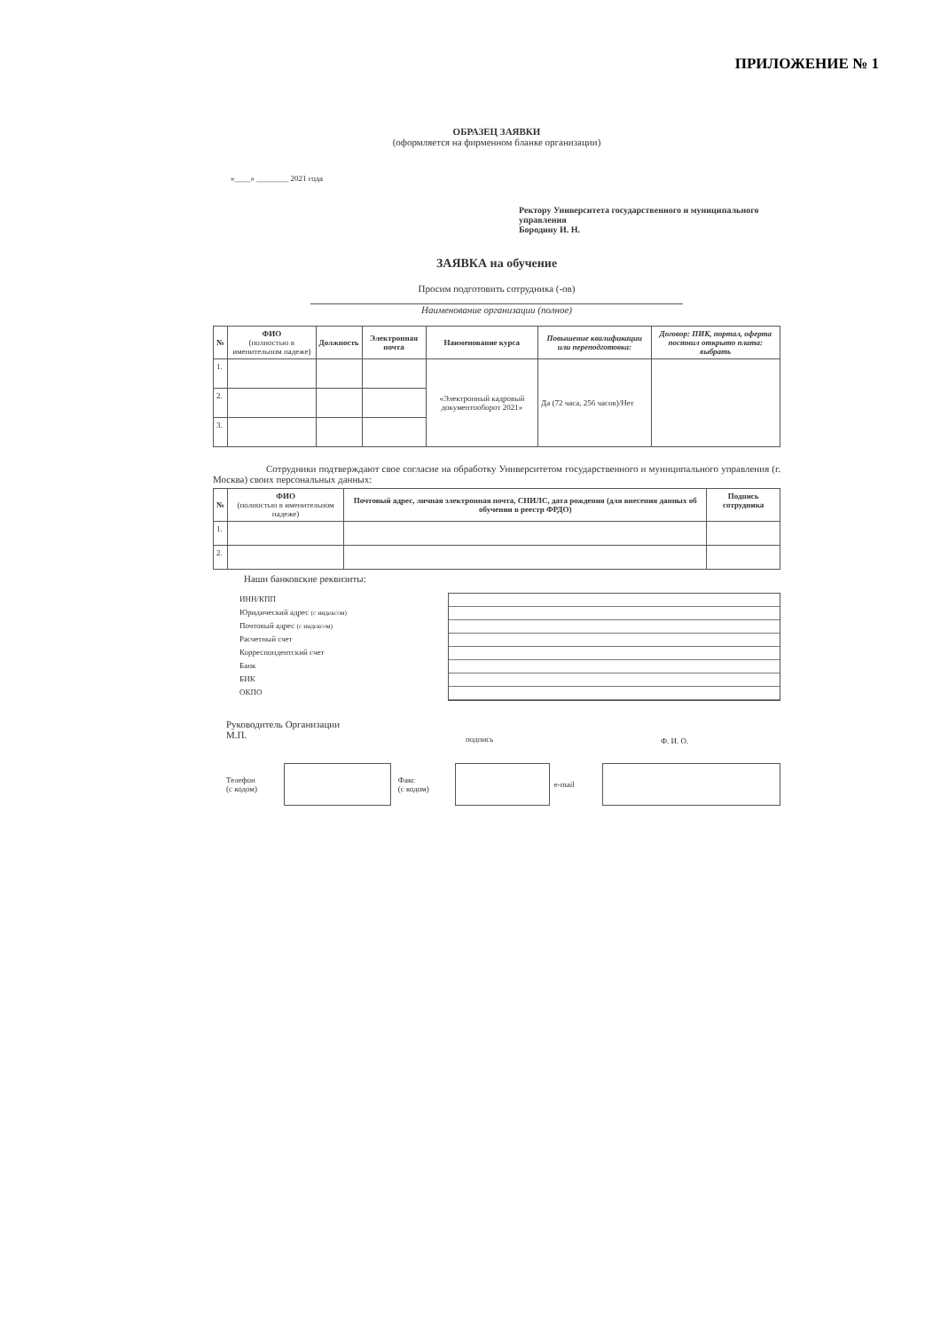ПРИЛОЖЕНИЕ № 1
ОБРАЗЕЦ ЗАЯВКИ
(оформляется на фирменном бланке организации)
«____» ________ 2021 года
Ректору Университета государственного и муниципального управления
Бородину И. Н.
ЗАЯВКА на обучение
Просим подготовить сотрудника (-ов)
Наименование организации (полное)
| № | ФИО (полностью в именительном падеже) | Должность | Электронная почта | Наименование курса | Повышение квалификации или переподготовка: | Договор: ПИК, портал, оферта постнил открыто плата: выбрать |
| --- | --- | --- | --- | --- | --- | --- |
| 1. | | | | «Электронный кадровый документооборот 2021» | Да (72 часа, 256 часов)/Нет | |
| 2. | | | | | | |
| 3. | | | | | | |
Сотрудники подтверждают свое согласие на обработку Университетом государственного и муниципального управления (г. Москва) своих персональных данных:
| № | ФИО (полностью в именительном падеже) | Почтовый адрес, личная электронная почта, СНИЛС, дата рождения (для внесения данных об обучении в реестр ФРДО) | Подпись сотрудника |
| --- | --- | --- | --- |
| 1. | | | |
| 2. | | | |
Наши банковские реквизиты:
ИНН/КПП
Юридический адрес (с индексом)
Почтовый адрес (с индексом)
Расчетный счет
Корреспондентский счет
Банк
БИК
ОКПО
Руководитель Организации
М.П.
подпись Ф. И. О.
Телефон
(с кодом)
Факс
(с кодом)
e-mail